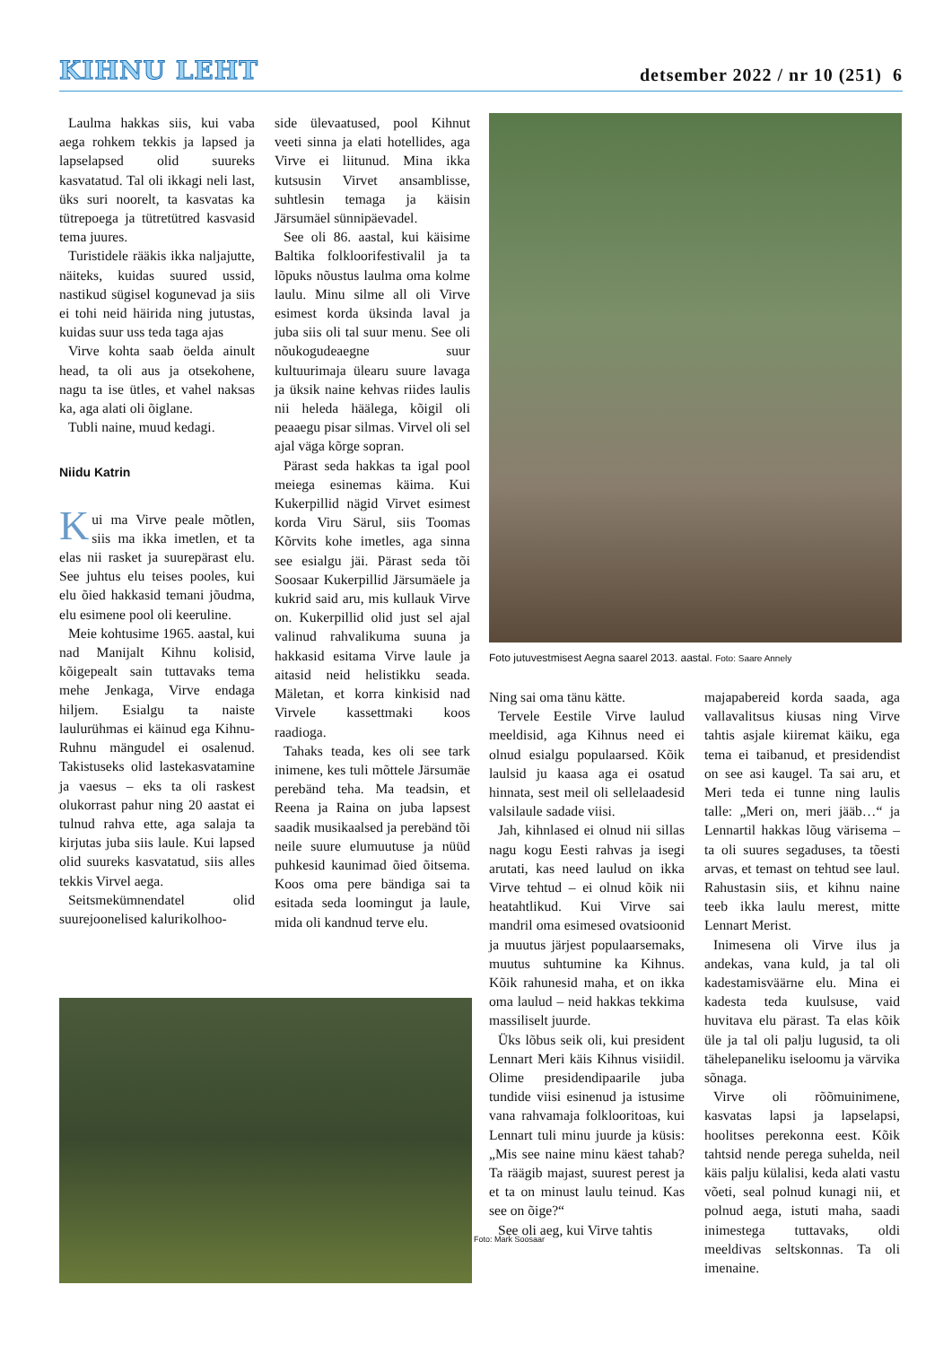KIHNU LEHT detsember 2022 / nr 10 (251) 6
Laulma hakkas siis, kui vaba aega rohkem tekkis ja lapsed ja lapselapsed olid suureks kasvatatud. Tal oli ikkagi neli last, üks suri noorelt, ta kasvatas ka tütrepoega ja tütretütred kasvasid tema juures.
Turistidele rääkis ikka naljajutte, näiteks, kuidas suured ussid, nastikud sügisel kogunevad ja siis ei tohi neid häirida ning jutustas, kuidas suur uss teda taga ajas
Virve kohta saab öelda ainult head, ta oli aus ja otsekohene, nagu ta ise ütles, et vahel naksas ka, aga alati oli õiglane.
Tubli naine, muud kedagi.
Niidu Katrin
Kui ma Virve peale mõtlen, siis ma ikka imetlen, et ta elas nii rasket ja suurepärast elu. See juhtus elu teises pooles, kui elu õied hakkasid temani jõudma, elu esimene pool oli keeruline.
Meie kohtusime 1965. aastal, kui nad Manijalt Kihnu kolisid, kõigepealt sain tuttavaks tema mehe Jenkaga, Virve endaga hiljem. Esialgu ta naiste laulurühmas ei käinud ega Kihnu-Ruhnu mängudel ei osalenud. Takistuseks olid lastekasvatamine ja vaesus – eks ta oli raskest olukorrast pahur ning 20 aastat ei tulnud rahva ette, aga salaja ta kirjutas juba siis laule. Kui lapsed olid suureks kasvatatud, siis alles tekkis Virvel aega.
Seitsmekümnendatel olid suurejoonelised kalurikolhoo-
side ülevaatused, pool Kihnut veeti sinna ja elati hotellides, aga Virve ei liitunud. Mina ikka kutsusin Virvet ansamblisse, suhtlesin temaga ja käisin Järsumäel sünnipäevadel.
See oli 86. aastal, kui käisime Baltika folkloorifestivalil ja ta lõpuks nõustus laulma oma kolme laulu. Minu silme all oli Virve esimest korda üksinda laval ja juba siis oli tal suur menu. See oli nõukogudeaegne suur kultuurimaja ülearu suure lavaga ja üksik naine kehvas riides laulis nii heleda häälega, kõigil oli peaaegu pisar silmas. Virvel oli sel ajal väga kõrge sopran.
Pärast seda hakkas ta igal pool meiega esinemas käima. Kui Kukerpillid nägid Virvet esimest korda Viru Särul, siis Toomas Kõrvits kohe imetles, aga sinna see esialgu jäi. Pärast seda tõi Soosaar Kukerpillid Järsumäele ja kukrid said aru, mis kullauk Virve on. Kukerpillid olid just sel ajal valinud rahvalikuma suuna ja hakkasid esitama Virve laule ja aitasid neid helistikku seada. Mäletan, et korra kinkisid nad Virvele kassettmaki koos raadioga.
Tahaks teada, kes oli see tark inimene, kes tuli mõttele Järsumäe perebänd teha. Ma teadsin, et Reena ja Raina on juba lapsest saadik musikaalsed ja perebänd tõi neile suure elumuutuse ja nüüd puhkesid kaunimad õied õitsema. Koos oma pere bändiga sai ta esitada seda loomingut ja laule, mida oli kandnud terve elu.
Foto jutuvestmisest Aegna saarel 2013. aastal. Foto: Saare Annely
Foto: Mark Soosaar
Ning sai oma tänu kätte.
Tervele Eestile Virve laulud meeldisid, aga Kihnus need ei olnud esialgu populaarsed. Kõik laulsid ju kaasa aga ei osatud hinnata, sest meil oli sellelaadesid valsilaule sadade viisi.
Jah, kihnlased ei olnud nii sillas nagu kogu Eesti rahvas ja isegi arutati, kas need laulud on ikka Virve tehtud – ei olnud kõik nii heatahtlikud. Kui Virve sai mandril oma esimesed ovatsioonid ja muutus järjest populaarsemaks, muutus suhtumine ka Kihnus. Kõik rahunesid maha, et on ikka oma laulud – neid hakkas tekkima massiliselt juurde.
Üks lõbus seik oli, kui president Lennart Meri käis Kihnus visiidil. Olime presidendipaarile juba tundide viisi esinenud ja istusime vana rahvamaja folklooritoas, kui Lennart tuli minu juurde ja küsis: „Mis see naine minu käest tahab? Ta räägib majast, suurest perest ja et ta on minust laulu teinud. Kas see on õige?“
See oli aeg, kui Virve tahtis
majapabereid korda saada, aga vallavalitsus kiusas ning Virve tahtis asjale kiiremat käiku, ega tema ei taibanud, et presidendist on see asi kaugel. Ta sai aru, et Meri teda ei tunne ning laulis talle: „Meri on, meri jääb…“ ja Lennartil hakkas lõug värisema – ta oli suures segaduses, ta tõesti arvas, et temast on tehtud see laul. Rahustasin siis, et kihnu naine teeb ikka laulu merest, mitte Lennart Merist.
Inimesena oli Virve ilus ja andekas, vana kuld, ja tal oli kadestamisväärne elu. Mina ei kadesta teda kuulsuse, vaid huvitava elu pärast. Ta elas kõik üle ja tal oli palju lugusid, ta oli tähelepaneliku iseloomu ja värvika sõnaga.
Virve oli rõõmuinimene, kasvatas lapsi ja lapselapsi, hoolitses perekonna eest. Kõik tahtsid nende perega suhelda, neil käis palju külalisi, keda alati vastu võeti, seal polnud kunagi nii, et polnud aega, istuti maha, saadi inimestega tuttavaks, oldi meeldivas seltskonnas. Ta oli imenaine.